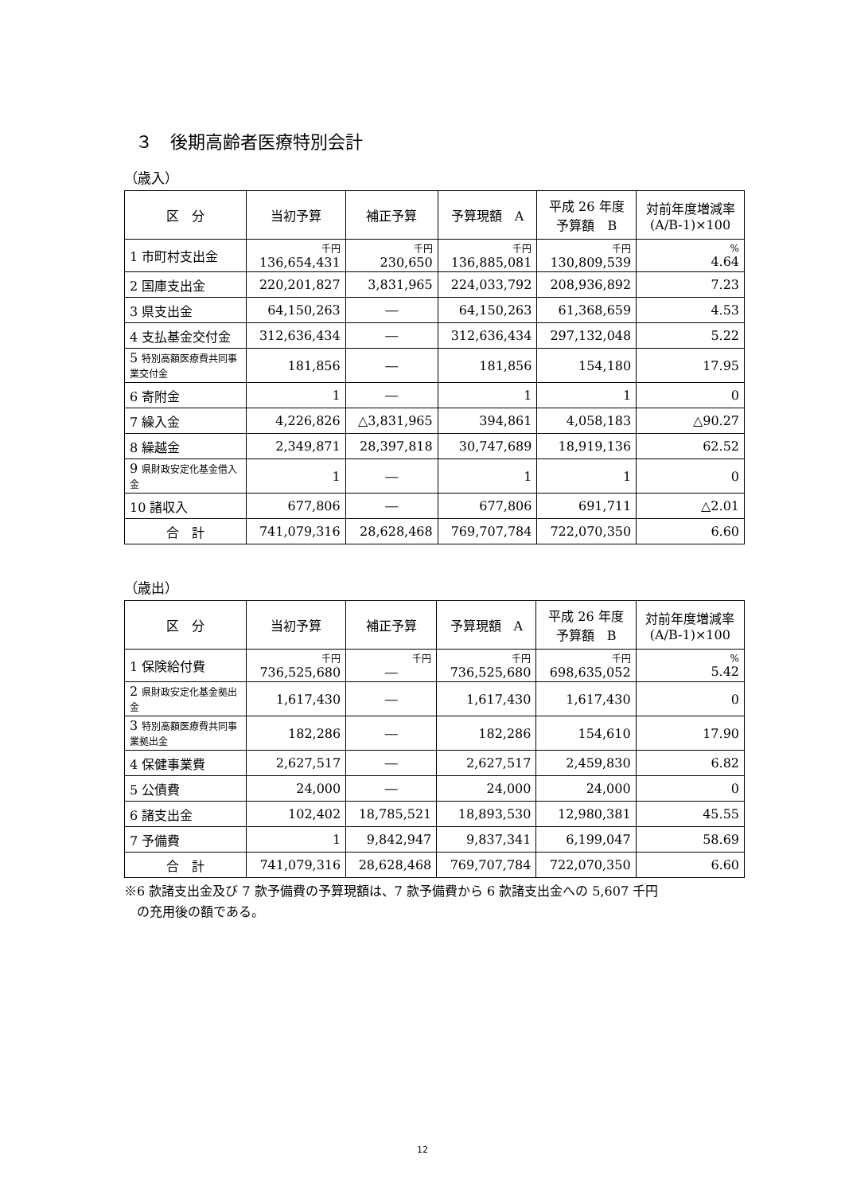３　後期高齢者医療特別会計
（歳入）
| 区 分 | 当初予算 | 補正予算 | 予算現額 A | 平成 26 年度 予算額 B | 対前年度増減率 (A/B-1)×100 |
| --- | --- | --- | --- | --- | --- |
| 1 市町村支出金 | 千円 136,654,431 | 千円 230,650 | 千円 136,885,081 | 千円 130,809,539 | % 4.64 |
| 2 国庫支出金 | 220,201,827 | 3,831,965 | 224,033,792 | 208,936,892 | 7.23 |
| 3 県支出金 | 64,150,263 | ― | 64,150,263 | 61,368,659 | 4.53 |
| 4 支払基金交付金 | 312,636,434 | ― | 312,636,434 | 297,132,048 | 5.22 |
| 5 特別高額医療費共同事業交付金 | 181,856 | ― | 181,856 | 154,180 | 17.95 |
| 6 寄附金 | 1 | ― | 1 | 1 | 0 |
| 7 繰入金 | 4,226,826 | △3,831,965 | 394,861 | 4,058,183 | △90.27 |
| 8 繰越金 | 2,349,871 | 28,397,818 | 30,747,689 | 18,919,136 | 62.52 |
| 9 県財政安定化基金借入金 | 1 | ― | 1 | 1 | 0 |
| 10 諸収入 | 677,806 | ― | 677,806 | 691,711 | △2.01 |
| 合 計 | 741,079,316 | 28,628,468 | 769,707,784 | 722,070,350 | 6.60 |
（歳出）
| 区 分 | 当初予算 | 補正予算 | 予算現額 A | 平成 26 年度 予算額 B | 対前年度増減率 (A/B-1)×100 |
| --- | --- | --- | --- | --- | --- |
| 1 保険給付費 | 千円 736,525,680 | 千円 ― | 千円 736,525,680 | 千円 698,635,052 | % 5.42 |
| 2 県財政安定化基金拠出金 | 1,617,430 | ― | 1,617,430 | 1,617,430 | 0 |
| 3 特別高額医療費共同事業拠出金 | 182,286 | ― | 182,286 | 154,610 | 17.90 |
| 4 保健事業費 | 2,627,517 | ― | 2,627,517 | 2,459,830 | 6.82 |
| 5 公債費 | 24,000 | ― | 24,000 | 24,000 | 0 |
| 6 諸支出金 | 102,402 | 18,785,521 | 18,893,530 | 12,980,381 | 45.55 |
| 7 予備費 | 1 | 9,842,947 | 9,837,341 | 6,199,047 | 58.69 |
| 合 計 | 741,079,316 | 28,628,468 | 769,707,784 | 722,070,350 | 6.60 |
※6 款諸支出金及び 7 款予備費の予算現額は、7 款予備費から 6 款諸支出金への 5,607 千円
　の充用後の額である。
12